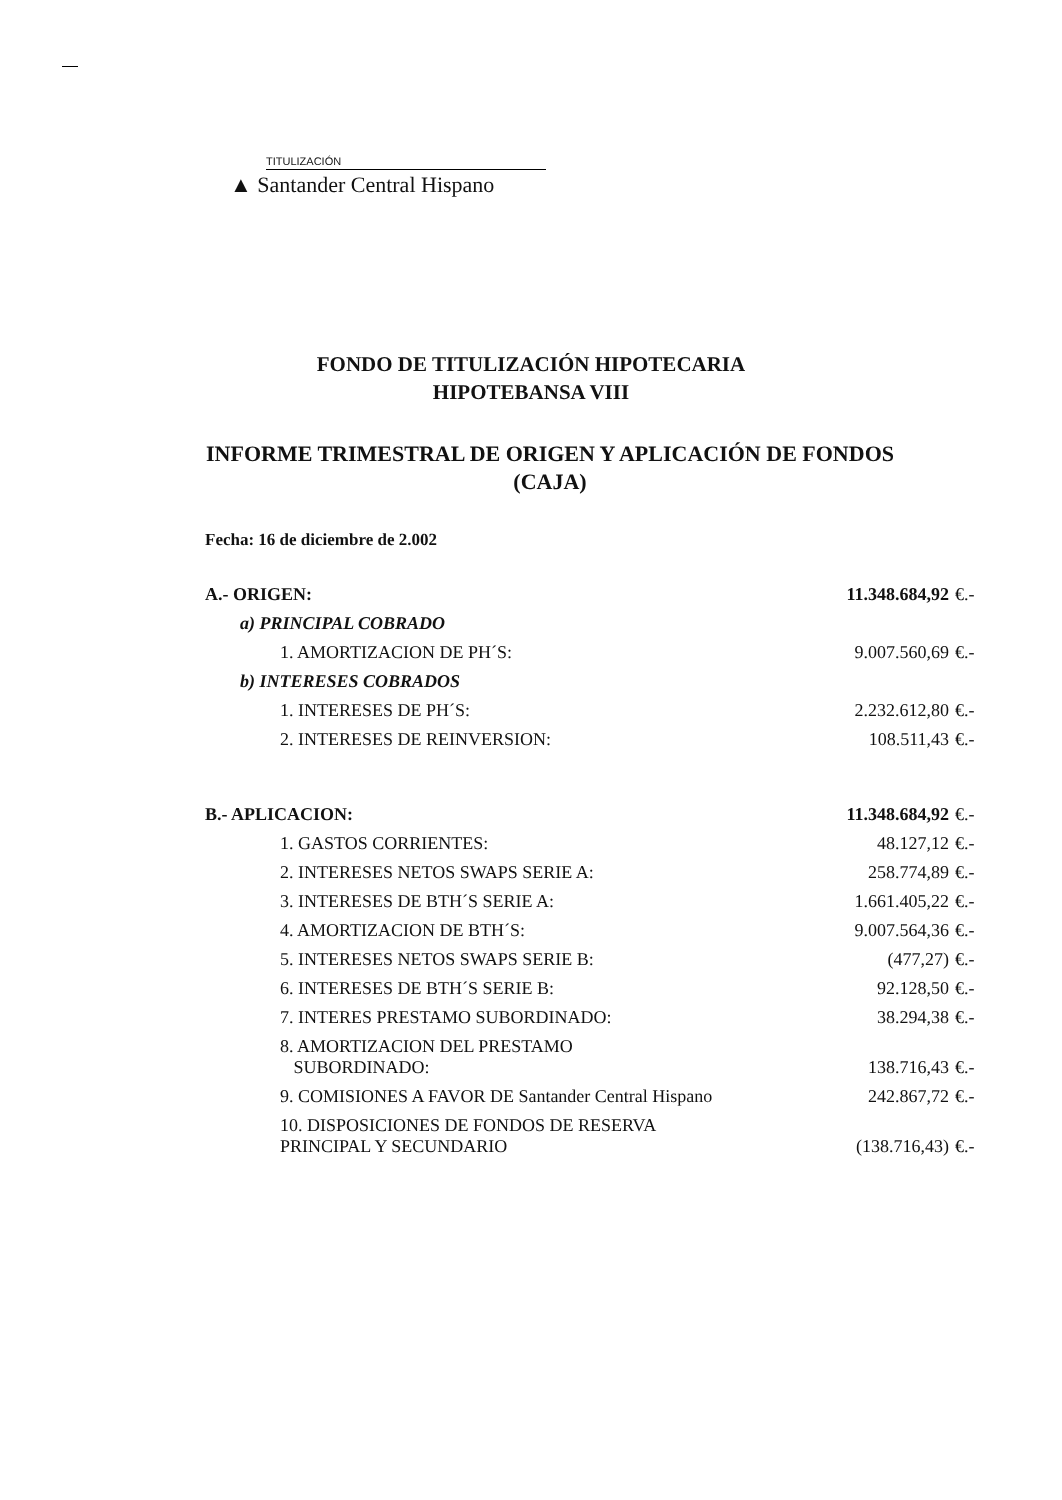TITULIZACIÓN
▲ Santander Central Hispano
FONDO DE TITULIZACIÓN HIPOTECARIA
HIPOTEBANSA VIII
INFORME TRIMESTRAL DE ORIGEN Y APLICACIÓN DE FONDOS
(CAJA)
Fecha: 16 de diciembre de 2.002
| A.- ORIGEN: | 11.348.684,92 | €.- |
| a) PRINCIPAL COBRADO | | |
| 1. AMORTIZACION DE PH´S: | 9.007.560,69 | €.- |
| b) INTERESES COBRADOS | | |
| 1. INTERESES DE PH´S: | 2.232.612,80 | €.- |
| 2. INTERESES DE REINVERSION: | 108.511,43 | €.- |
| B.- APLICACION: | 11.348.684,92 | €.- |
| 1. GASTOS CORRIENTES: | 48.127,12 | €.- |
| 2. INTERESES NETOS SWAPS SERIE A: | 258.774,89 | €.- |
| 3. INTERESES DE BTH´S SERIE A: | 1.661.405,22 | €.- |
| 4. AMORTIZACION DE BTH´S: | 9.007.564,36 | €.- |
| 5. INTERESES NETOS SWAPS SERIE B: | (477,27) | €.- |
| 6. INTERESES DE BTH´S SERIE B: | 92.128,50 | €.- |
| 7. INTERES PRESTAMO SUBORDINADO: | 38.294,38 | €.- |
| 8. AMORTIZACION DEL PRESTAMO SUBORDINADO: | 138.716,43 | €.- |
| 9. COMISIONES A FAVOR DE Santander Central Hispano | 242.867,72 | €.- |
| 10. DISPOSICIONES DE FONDOS DE RESERVA PRINCIPAL Y SECUNDARIO | (138.716,43) | €.- |